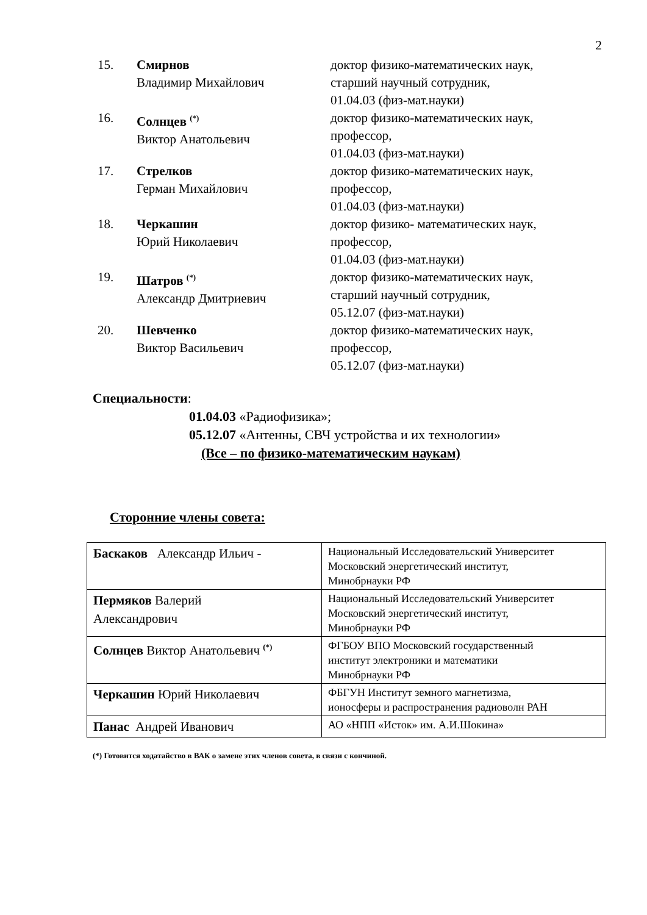2
| 15. | Смирнов Владимир Михайлович | доктор физико-математических наук, старший научный сотрудник, 01.04.03 (физ-мат.науки) |
| 16. | Солнцев <sup>(*)</sup> Виктор Анатольевич | доктор физико-математических наук, профессор, 01.04.03 (физ-мат.науки) |
| 17. | Стрелков Герман Михайлович | доктор физико-математических наук, профессор, 01.04.03 (физ-мат.науки) |
| 18. | Черкашин Юрий Николаевич | доктор физико- математических наук, профессор, 01.04.03 (физ-мат.науки) |
| 19. | Шатров <sup>(*)</sup> Александр Дмитриевич | доктор физико-математических наук, старший научный сотрудник, 05.12.07 (физ-мат.науки) |
| 20. | Шевченко Виктор Васильевич | доктор физико-математических наук, профессор, 05.12.07 (физ-мат.науки) |
Специальности:
01.04.03 «Радиофизика»;
05.12.07 «Антенны, СВЧ устройства и их технологии»
(Все – по физико-математическим наукам)
Сторонние члены совета:
| Баскаков Александр Ильич - | Национальный Исследовательский Университет Московский энергетический институт, Минобрнауки РФ |
| Пермяков Валерий Александрович | Национальный Исследовательский Университет Московский энергетический институт, Минобрнауки РФ |
| Солнцев Виктор Анатольевич <sup>(*)</sup> | ФГБОУ ВПО Московский государственный институт электроники и математики Минобрнауки РФ |
| Черкашин Юрий Николаевич | ФБГУН Институт земного магнетизма, ионосферы и распространения радиоволн РАН |
| Панас Андрей Иванович | АО «НПП «Исток» им. А.И.Шокина» |
(*) Готовится ходатайство в ВАК о замене этих членов совета, в связи с кончиной.